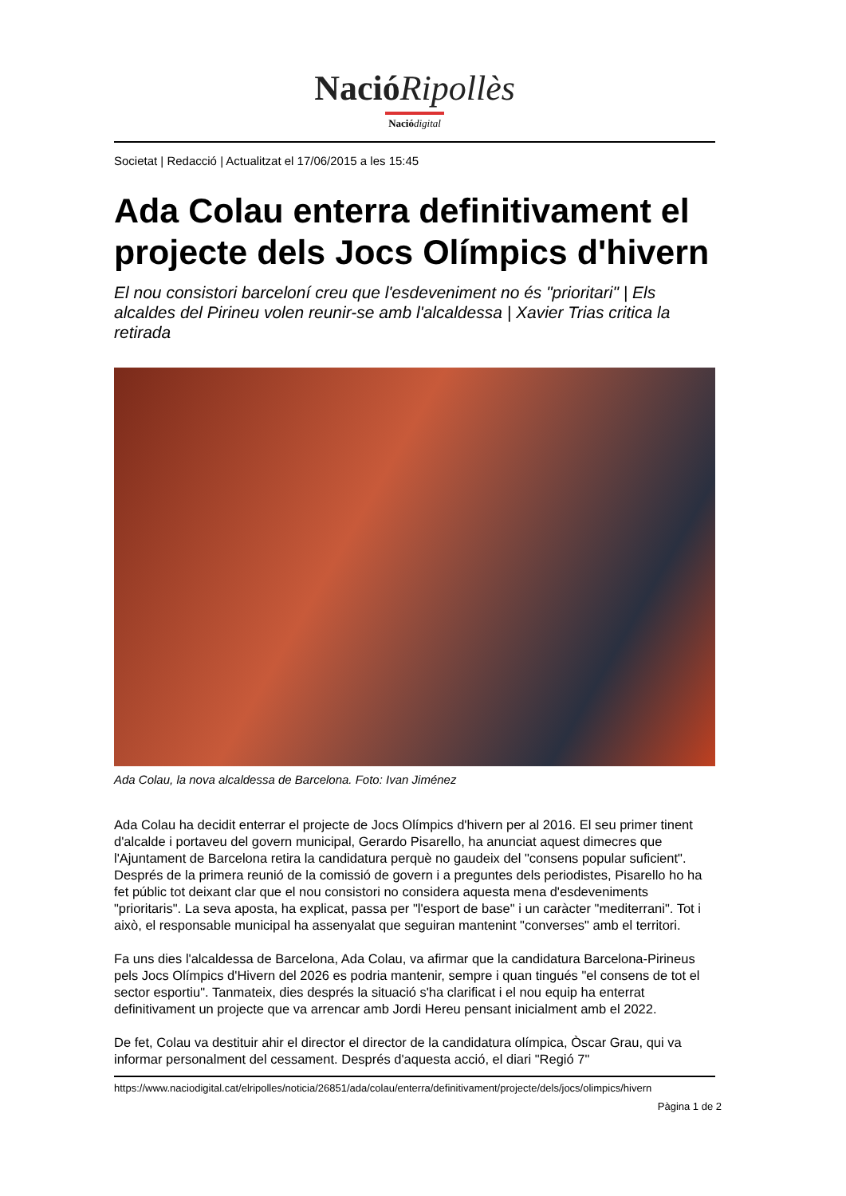Nació Ripollès
Nació digital
Societat | Redacció | Actualitzat el 17/06/2015 a les 15:45
Ada Colau enterra definitivament el projecte dels Jocs Olímpics d'hivern
El nou consistori barceloní creu que l'esdeveniment no és "prioritari" | Els alcaldes del Pirineu volen reunir-se amb l'alcaldessa | Xavier Trias critica la retirada
Ada Colau, la nova alcaldessa de Barcelona. Foto: Ivan Jiménez
Ada Colau ha decidit enterrar el projecte de Jocs Olímpics d'hivern per al 2016. El seu primer tinent d'alcalde i portaveu del govern municipal, Gerardo Pisarello, ha anunciat aquest dimecres que l'Ajuntament de Barcelona retira la candidatura perquè no gaudeix del "consens popular suficient". Després de la primera reunió de la comissió de govern i a preguntes dels periodistes, Pisarello ho ha fet públic tot deixant clar que el nou consistori no considera aquesta mena d'esdeveniments "prioritaris". La seva aposta, ha explicat, passa per "l'esport de base" i un caràcter "mediterrani". Tot i això, el responsable municipal ha assenyalat que seguiran mantenint "converses" amb el territori.
Fa uns dies l'alcaldessa de Barcelona, Ada Colau, va afirmar que la candidatura Barcelona-Pirineus pels Jocs Olímpics d'Hivern del 2026 es podria mantenir, sempre i quan tingués "el consens de tot el sector esportiu". Tanmateix, dies després la situació s'ha clarificat i el nou equip ha enterrat definitivament un projecte que va arrencar amb Jordi Hereu pensant inicialment amb el 2022.
De fet, Colau va destituir ahir el director el director de la candidatura olímpica, Òscar Grau, qui va informar personalment del cessament. Després d'aquesta acció, el diari "Regió 7"
https://www.naciodigital.cat/elripolles/noticia/26851/ada/colau/enterra/definitivament/projecte/dels/jocs/olimpics/hivern
Pàgina 1 de 2